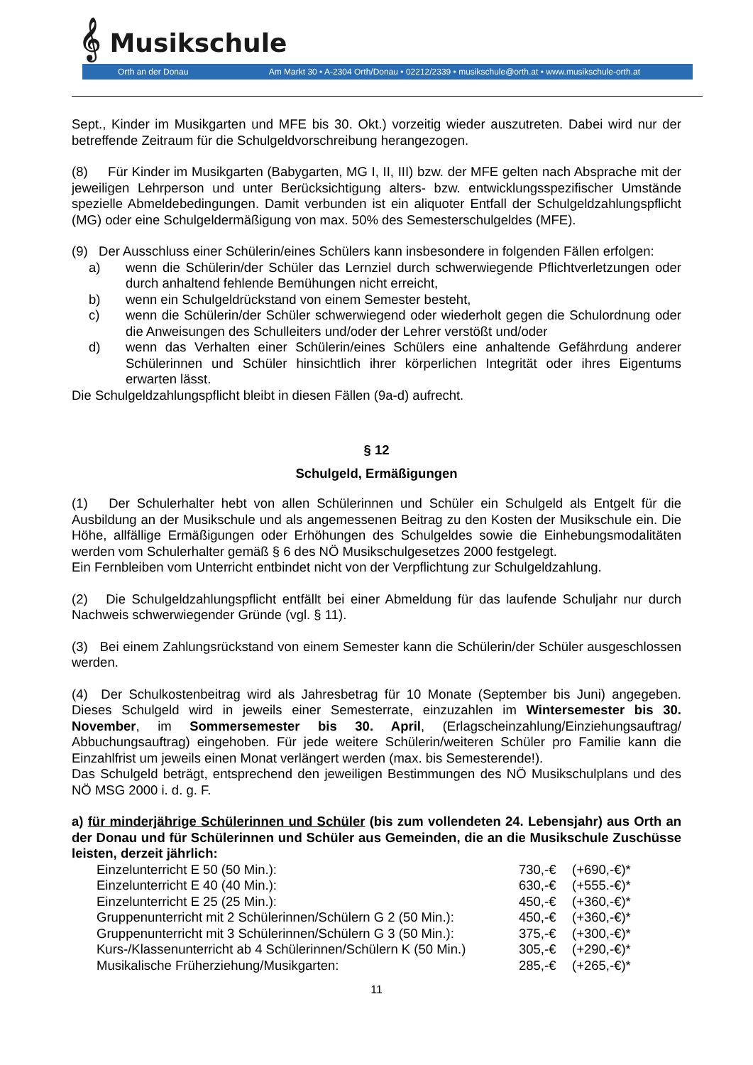𝄞 Musikschule
Orth an der Donau Am Markt 30 • A-2304 Orth/Donau • 02212/2339 • musikschule@orth.at • www.musikschule-orth.at
Sept., Kinder im Musikgarten und MFE bis 30. Okt.) vorzeitig wieder auszutreten. Dabei wird nur der betreffende Zeitraum für die Schulgeldvorschreibung herangezogen.
(8) Für Kinder im Musikgarten (Babygarten, MG I, II, III) bzw. der MFE gelten nach Absprache mit der jeweiligen Lehrperson und unter Berücksichtigung alters- bzw. entwicklungsspezifischer Umstände spezielle Abmeldebedingungen. Damit verbunden ist ein aliquoter Entfall der Schulgeldzahlungspflicht (MG) oder eine Schulgeldermäßigung von max. 50% des Semesterschulgeldes (MFE).
(9) Der Ausschluss einer Schülerin/eines Schülers kann insbesondere in folgenden Fällen erfolgen:
a) wenn die Schülerin/der Schüler das Lernziel durch schwerwiegende Pflichtverletzungen oder durch anhaltend fehlende Bemühungen nicht erreicht,
b) wenn ein Schulgeldrückstand von einem Semester besteht,
c) wenn die Schülerin/der Schüler schwerwiegend oder wiederholt gegen die Schulordnung oder die Anweisungen des Schulleiters und/oder der Lehrer verstößt und/oder
d) wenn das Verhalten einer Schülerin/eines Schülers eine anhaltende Gefährdung anderer Schülerinnen und Schüler hinsichtlich ihrer körperlichen Integrität oder ihres Eigentums erwarten lässt.
Die Schulgeldzahlungspflicht bleibt in diesen Fällen (9a-d) aufrecht.
§ 12
Schulgeld, Ermäßigungen
(1) Der Schulerhalter hebt von allen Schülerinnen und Schüler ein Schulgeld als Entgelt für die Ausbildung an der Musikschule und als angemessenen Beitrag zu den Kosten der Musikschule ein. Die Höhe, allfällige Ermäßigungen oder Erhöhungen des Schulgeldes sowie die Einhebungsmodalitäten werden vom Schulerhalter gemäß § 6 des NÖ Musikschulgesetzes 2000 festgelegt.
Ein Fernbleiben vom Unterricht entbindet nicht von der Verpflichtung zur Schulgeldzahlung.
(2) Die Schulgeldzahlungspflicht entfällt bei einer Abmeldung für das laufende Schuljahr nur durch Nachweis schwerwiegender Gründe (vgl. § 11).
(3) Bei einem Zahlungsrückstand von einem Semester kann die Schülerin/der Schüler ausgeschlossen werden.
(4) Der Schulkostenbeitrag wird als Jahresbetrag für 10 Monate (September bis Juni) angegeben. Dieses Schulgeld wird in jeweils einer Semesterrate, einzuzahlen im Wintersemester bis 30. November, im Sommersemester bis 30. April, (Erlagscheinzahlung/Einziehungsauftrag/ Abbuchungsauftrag) eingehoben. Für jede weitere Schülerin/weiteren Schüler pro Familie kann die Einzahlfrist um jeweils einen Monat verlängert werden (max. bis Semesterende!).
Das Schulgeld beträgt, entsprechend den jeweiligen Bestimmungen des NÖ Musikschulplans und des NÖ MSG 2000 i. d. g. F.
a) für minderjährige Schülerinnen und Schüler (bis zum vollendeten 24. Lebensjahr) aus Orth an der Donau und für Schülerinnen und Schüler aus Gemeinden, die an die Musikschule Zuschüsse leisten, derzeit jährlich:
| Einzelunterricht E 50 (50 Min.): | 730,-€ | (+690,-€)* |
| Einzelunterricht E 40 (40 Min.): | 630,-€ | (+555.-€)* |
| Einzelunterricht E 25 (25 Min.): | 450,-€ | (+360,-€)* |
| Gruppenunterricht mit 2 Schülerinnen/Schülern G 2 (50 Min.): | 450,-€ | (+360,-€)* |
| Gruppenunterricht mit 3 Schülerinnen/Schülern G 3 (50 Min.): | 375,-€ | (+300,-€)* |
| Kurs-/Klassenunterricht ab 4 Schülerinnen/Schülern K (50 Min.) | 305,-€ | (+290,-€)* |
| Musikalische Früherziehung/Musikgarten: | 285,-€ | (+265,-€)* |
11